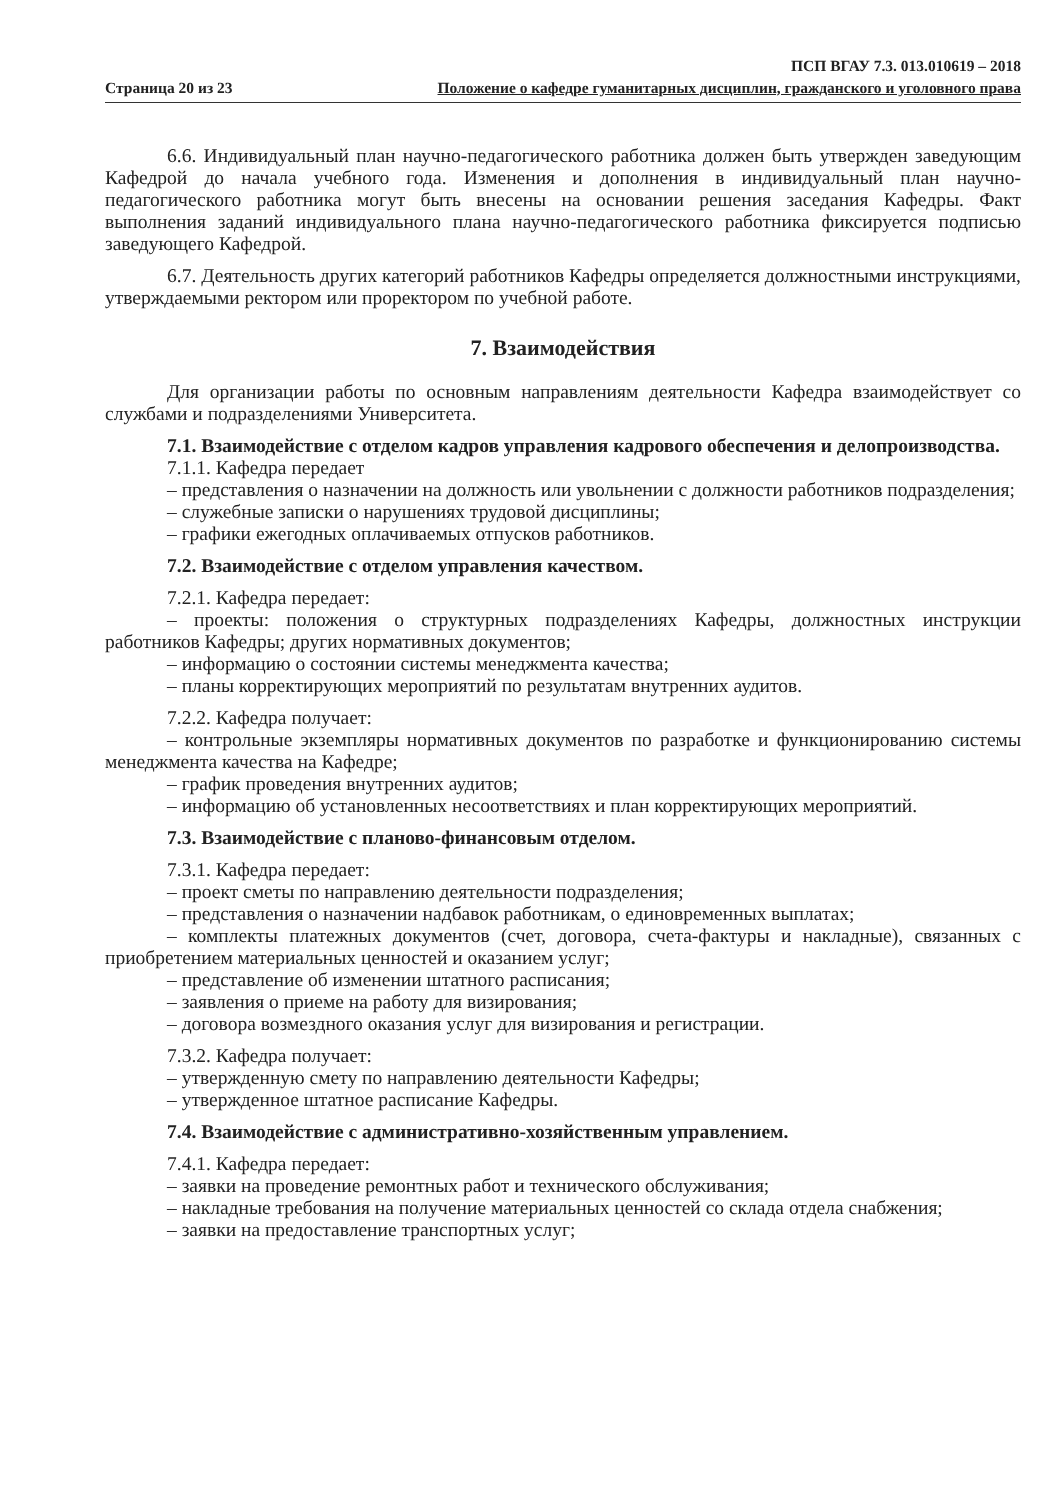Страница 20 из 23
ПСП ВГАУ 7.3. 013.010619 – 2018
Положение о кафедре гуманитарных дисциплин, гражданского и уголовного права
6.6. Индивидуальный план научно-педагогического работника должен быть утвержден заведующим Кафедрой до начала учебного года. Изменения и дополнения в индивидуальный план научно-педагогического работника могут быть внесены на основании решения заседания Кафедры. Факт выполнения заданий индивидуального плана научно-педагогического работника фиксируется подписью заведующего Кафедрой.
6.7. Деятельность других категорий работников Кафедры определяется должностными инструкциями, утверждаемыми ректором или проректором по учебной работе.
7. Взаимодействия
Для организации работы по основным направлениям деятельности Кафедра взаимодействует со службами и подразделениями Университета.
7.1. Взаимодействие с отделом кадров управления кадрового обеспечения и делопроизводства.
7.1.1. Кафедра передает
– представления о назначении на должность или увольнении с должности работников подразделения;
– служебные записки о нарушениях трудовой дисциплины;
– графики ежегодных оплачиваемых отпусков работников.
7.2. Взаимодействие с отделом управления качеством.
7.2.1. Кафедра передает:
– проекты: положения о структурных подразделениях Кафедры, должностных инструкции работников Кафедры; других нормативных документов;
– информацию о состоянии системы менеджмента качества;
– планы корректирующих мероприятий по результатам внутренних аудитов.
7.2.2. Кафедра получает:
– контрольные экземпляры нормативных документов по разработке и функционированию системы менеджмента качества на Кафедре;
– график проведения внутренних аудитов;
– информацию об установленных несоответствиях и план корректирующих мероприятий.
7.3. Взаимодействие с планово-финансовым отделом.
7.3.1. Кафедра передает:
– проект сметы по направлению деятельности подразделения;
– представления о назначении надбавок работникам, о единовременных выплатах;
– комплекты платежных документов (счет, договора, счета-фактуры и накладные), связанных с приобретением материальных ценностей и оказанием услуг;
– представление об изменении штатного расписания;
– заявления о приеме на работу для визирования;
– договора возмездного оказания услуг для визирования и регистрации.
7.3.2. Кафедра получает:
– утвержденную смету по направлению деятельности Кафедры;
– утвержденное штатное расписание Кафедры.
7.4. Взаимодействие с административно-хозяйственным управлением.
7.4.1. Кафедра передает:
– заявки на проведение ремонтных работ и технического обслуживания;
– накладные требования на получение материальных ценностей со склада отдела снабжения;
– заявки на предоставление транспортных услуг;